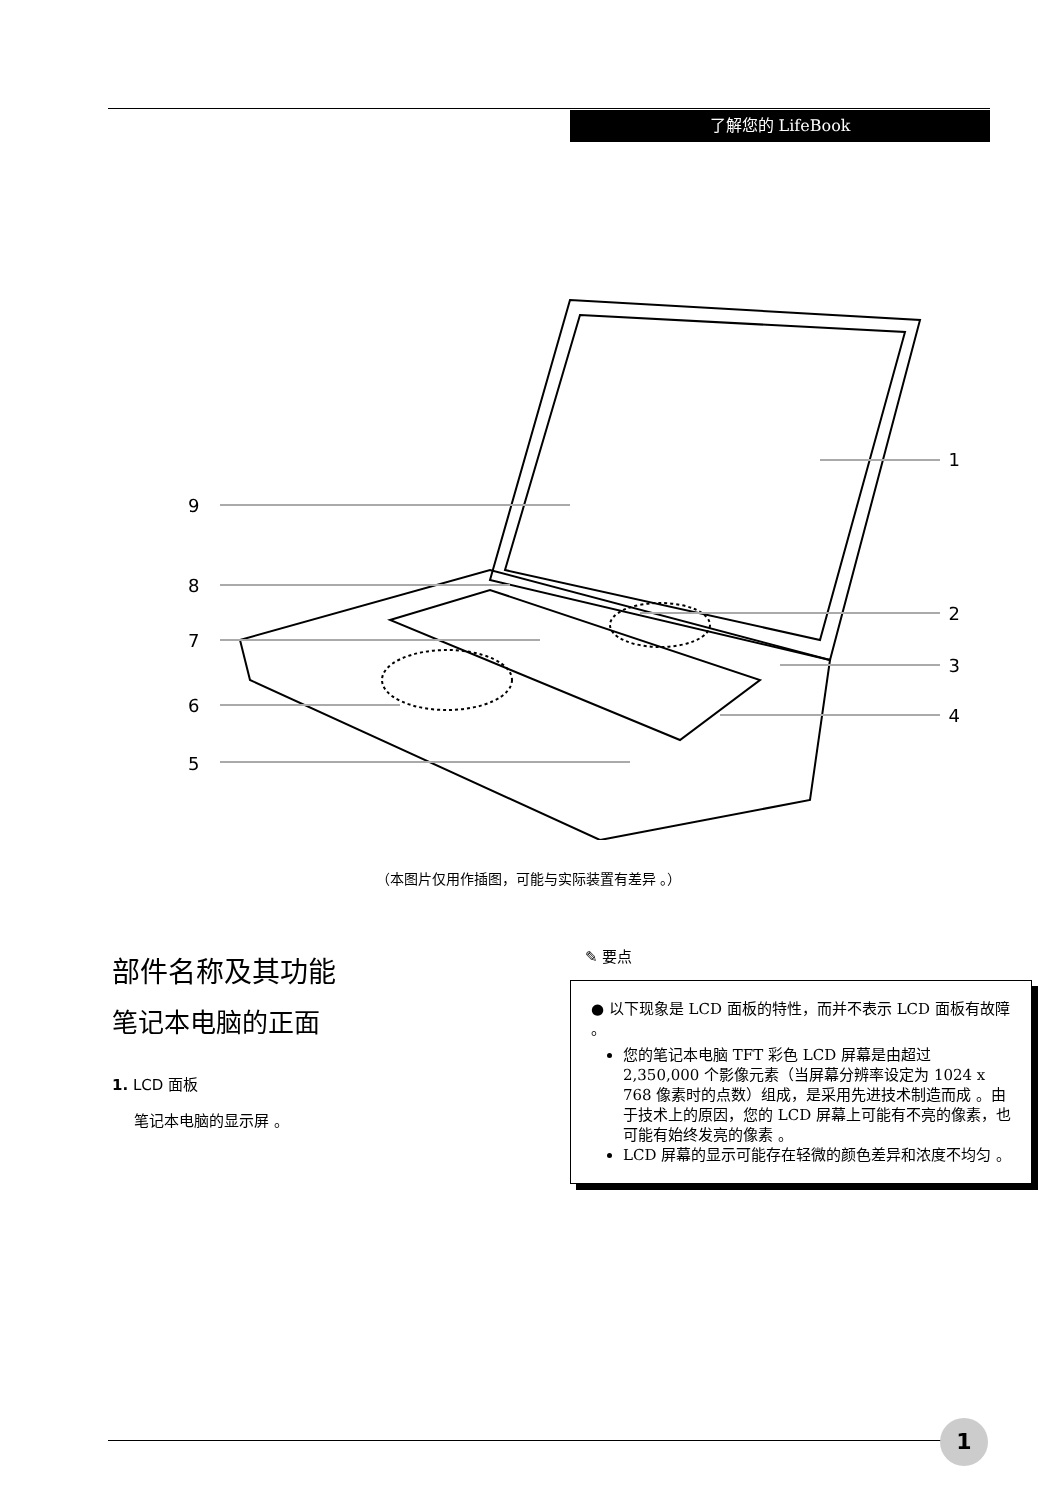了解您的 LifeBook
1
2
3
4
9
8
7
6
5
（本图片仅用作插图，可能与实际装置有差异 。）
部件名称及其功能
笔记本电脑的正面
1. LCD 面板
笔记本电脑的显示屏 。
✎ 要点
● 以下现象是 LCD 面板的特性，而并不表示 LCD 面板有故障 。
您的笔记本电脑 TFT 彩色 LCD 屏幕是由超过 2,350,000 个影像元素（当屏幕分辨率设定为 1024 x 768 像素时的点数）组成，是采用先进技术制造而成 。由于技术上的原因，您的 LCD 屏幕上可能有不亮的像素，也可能有始终发亮的像素 。
LCD 屏幕的显示可能存在轻微的颜色差异和浓度不均匀 。
1